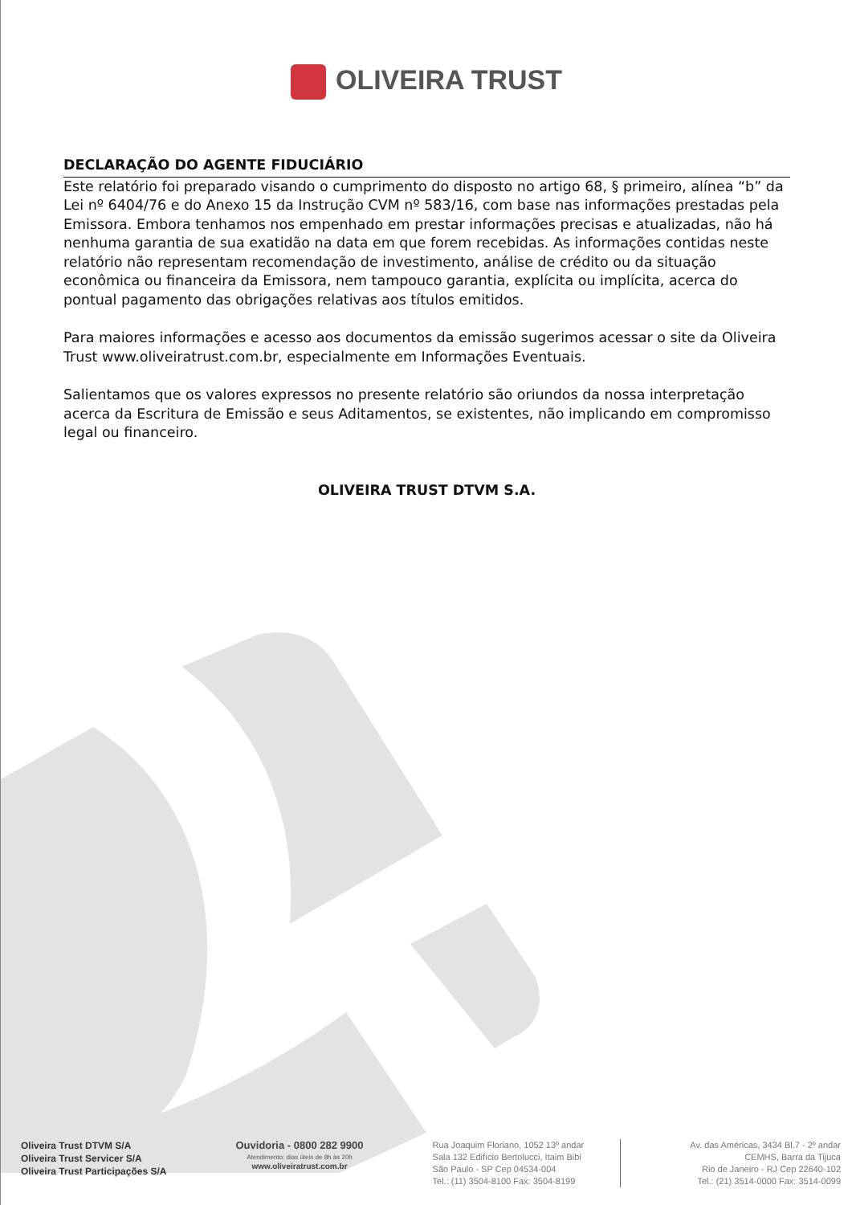OLIVEIRA TRUST
DECLARAÇÃO DO AGENTE FIDUCIÁRIO
Este relatório foi preparado visando o cumprimento do disposto no artigo 68, § primeiro, alínea “b” da Lei nº 6404/76 e do Anexo 15 da Instrução CVM nº 583/16, com base nas informações prestadas pela Emissora. Embora tenhamos nos empenhado em prestar informações precisas e atualizadas, não há nenhuma garantia de sua exatidão na data em que forem recebidas. As informações contidas neste relatório não representam recomendação de investimento, análise de crédito ou da situação econômica ou financeira da Emissora, nem tampouco garantia, explícita ou implícita, acerca do pontual pagamento das obrigações relativas aos títulos emitidos.
Para maiores informações e acesso aos documentos da emissão sugerimos acessar o site da Oliveira Trust www.oliveiratrust.com.br, especialmente em Informações Eventuais.
Salientamos que os valores expressos no presente relatório são oriundos da nossa interpretação acerca da Escritura de Emissão e seus Aditamentos, se existentes, não implicando em compromisso legal ou financeiro.
OLIVEIRA TRUST DTVM S.A.
Oliveira Trust DTVM S/A
Oliveira Trust Servicer S/A
Oliveira Trust Participações S/A
Ouvidoria - 0800 282 9900
Atendimento: dias úteis de 8h às 20h
www.oliveiratrust.com.br
Rua Joaquim Floriano, 1052 13º andar
Sala 132 Edifício Bertolucci, Itaim Bibi
São Paulo - SP Cep 04534-004
Tel.: (11) 3504-8100 Fax: 3504-8199
Av. das Américas, 3434 Bl.7 - 2º andar
CEMHS, Barra da Tijuca
Rio de Janeiro - RJ Cep 22640-102
Tel.: (21) 3514-0000 Fax: 3514-0099